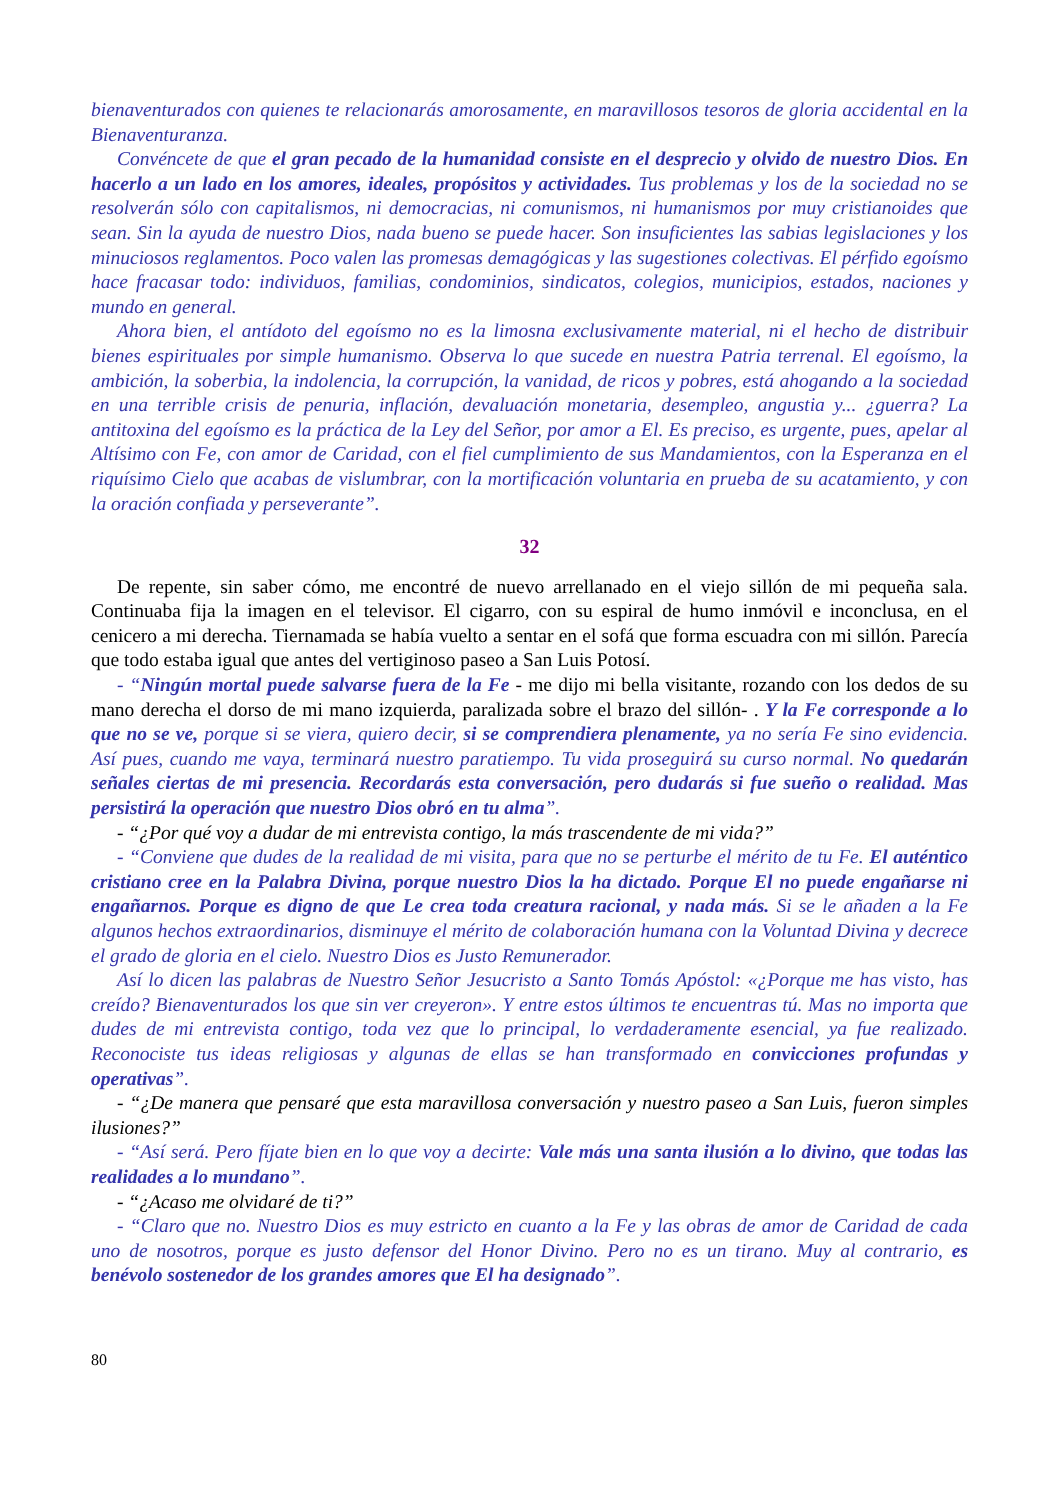bienaventurados con quienes te relacionarás amorosamente, en maravillosos tesoros de gloria accidental en la Bienaventuranza.
Convéncete de que el gran pecado de la humanidad consiste en el desprecio y olvido de nuestro Dios. En hacerlo a un lado en los amores, ideales, propósitos y actividades. Tus problemas y los de la sociedad no se resolverán sólo con capitalismos, ni democracias, ni comunismos, ni humanismos por muy cristianoides que sean. Sin la ayuda de nuestro Dios, nada bueno se puede hacer. Son insuficientes las sabias legislaciones y los minuciosos reglamentos. Poco valen las promesas demagógicas y las sugestiones colectivas. El pérfido egoísmo hace fracasar todo: individuos, familias, condominios, sindicatos, colegios, municipios, estados, naciones y mundo en general.
Ahora bien, el antídoto del egoísmo no es la limosna exclusivamente material, ni el hecho de distribuir bienes espirituales por simple humanismo. Observa lo que sucede en nuestra Patria terrenal. El egoísmo, la ambición, la soberbia, la indolencia, la corrupción, la vanidad, de ricos y pobres, está ahogando a la sociedad en una terrible crisis de penuria, inflación, devaluación monetaria, desempleo, angustia y... ¿guerra? La antitoxina del egoísmo es la práctica de la Ley del Señor, por amor a El. Es preciso, es urgente, pues, apelar al Altísimo con Fe, con amor de Caridad, con el fiel cumplimiento de sus Mandamientos, con la Esperanza en el riquísimo Cielo que acabas de vislumbrar, con la mortificación voluntaria en prueba de su acatamiento, y con la oración confiada y perseverante”.
32
De repente, sin saber cómo, me encontré de nuevo arrellanado en el viejo sillón de mi pequeña sala. Continuaba fija la imagen en el televisor. El cigarro, con su espiral de humo inmóvil e inconclusa, en el cenicero a mi derecha. Tiernamada se había vuelto a sentar en el sofá que forma escuadra con mi sillón. Parecía que todo estaba igual que antes del vertiginoso paseo a San Luis Potosí.
- “Ningún mortal puede salvarse fuera de la Fe - me dijo mi bella visitante, rozando con los dedos de su mano derecha el dorso de mi mano izquierda, paralizada sobre el brazo del sillón- . Y la Fe corresponde a lo que no se ve, porque si se viera, quiero decir, si se comprendiera plenamente, ya no sería Fe sino evidencia. Así pues, cuando me vaya, terminará nuestro paratiempo. Tu vida proseguirá su curso normal. No quedarán señales ciertas de mi presencia. Recordarás esta conversación, pero dudarás si fue sueño o realidad. Mas persistirá la operación que nuestro Dios obró en tu alma”.
- “¿Por qué voy a dudar de mi entrevista contigo, la más trascendente de mi vida?”
- “Conviene que dudes de la realidad de mi visita, para que no se perturbe el mérito de tu Fe. El auténtico cristiano cree en la Palabra Divina, porque nuestro Dios la ha dictado. Porque El no puede engañarse ni engañarnos. Porque es digno de que Le crea toda creatura racional, y nada más. Si se le añaden a la Fe algunos hechos extraordinarios, disminuye el mérito de colaboración humana con la Voluntad Divina y decrece el grado de gloria en el cielo. Nuestro Dios es Justo Remunerador.
Así lo dicen las palabras de Nuestro Señor Jesucristo a Santo Tomás Apóstol: «¿Porque me has visto, has creído? Bienaventurados los que sin ver creyeron». Y entre estos últimos te encuentras tú. Mas no importa que dudes de mi entrevista contigo, toda vez que lo principal, lo verdaderamente esencial, ya fue realizado. Reconociste tus ideas religiosas y algunas de ellas se han transformado en convicciones profundas y operativas”.
- “¿De manera que pensaré que esta maravillosa conversación y nuestro paseo a San Luis, fueron simples ilusiones?”
- “Así será. Pero fíjate bien en lo que voy a decirte: Vale más una santa ilusión a lo divino, que todas las realidades a lo mundano”.
- “¿Acaso me olvidaré de ti?”
- “Claro que no. Nuestro Dios es muy estricto en cuanto a la Fe y las obras de amor de Caridad de cada uno de nosotros, porque es justo defensor del Honor Divino. Pero no es un tirano. Muy al contrario, es benévolo sostenedor de los grandes amores que El ha designado”.
80